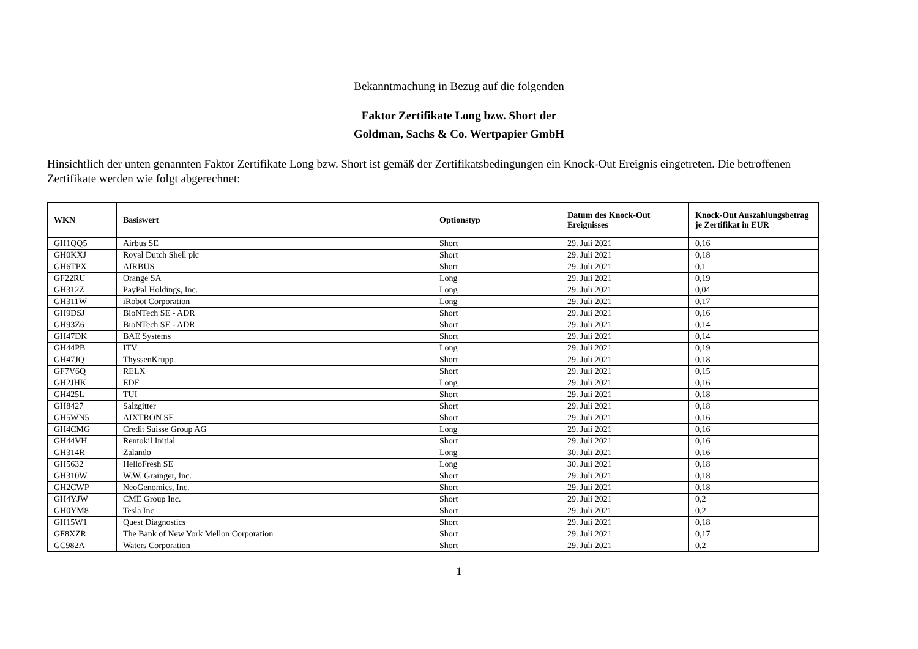Bekanntmachung in Bezug auf die folgenden
Faktor Zertifikate Long bzw. Short der
Goldman, Sachs & Co. Wertpapier GmbH
Hinsichtlich der unten genannten Faktor Zertifikate Long bzw. Short ist gemäß der Zertifikatsbedingungen ein Knock-Out Ereignis eingetreten. Die betroffenen Zertifikate werden wie folgt abgerechnet:
| WKN | Basiswert | Optionstyp | Datum des Knock-Out Ereignisses | Knock-Out Auszahlungsbetrag je Zertifikat in EUR |
| --- | --- | --- | --- | --- |
| GH1QQ5 | Airbus SE | Short | 29. Juli 2021 | 0,16 |
| GH0KXJ | Royal Dutch Shell plc | Short | 29. Juli 2021 | 0,18 |
| GH6TPX | AIRBUS | Short | 29. Juli 2021 | 0,1 |
| GF22RU | Orange SA | Long | 29. Juli 2021 | 0,19 |
| GH312Z | PayPal Holdings, Inc. | Long | 29. Juli 2021 | 0,04 |
| GH311W | iRobot Corporation | Long | 29. Juli 2021 | 0,17 |
| GH9DSJ | BioNTech SE - ADR | Short | 29. Juli 2021 | 0,16 |
| GH93Z6 | BioNTech SE - ADR | Short | 29. Juli 2021 | 0,14 |
| GH47DK | BAE Systems | Short | 29. Juli 2021 | 0,14 |
| GH44PB | ITV | Long | 29. Juli 2021 | 0,19 |
| GH47JQ | ThyssenKrupp | Short | 29. Juli 2021 | 0,18 |
| GF7V6Q | RELX | Short | 29. Juli 2021 | 0,15 |
| GH2JHK | EDF | Long | 29. Juli 2021 | 0,16 |
| GH425L | TUI | Short | 29. Juli 2021 | 0,18 |
| GH8427 | Salzgitter | Short | 29. Juli 2021 | 0,18 |
| GH5WN5 | AIXTRON SE | Short | 29. Juli 2021 | 0,16 |
| GH4CMG | Credit Suisse Group AG | Long | 29. Juli 2021 | 0,16 |
| GH44VH | Rentokil Initial | Short | 29. Juli 2021 | 0,16 |
| GH314R | Zalando | Long | 30. Juli 2021 | 0,16 |
| GH5632 | HelloFresh SE | Long | 30. Juli 2021 | 0,18 |
| GH310W | W.W. Grainger, Inc. | Short | 29. Juli 2021 | 0,18 |
| GH2CWP | NeoGenomics, Inc. | Short | 29. Juli 2021 | 0,18 |
| GH4YJW | CME Group Inc. | Short | 29. Juli 2021 | 0,2 |
| GH0YM8 | Tesla Inc | Short | 29. Juli 2021 | 0,2 |
| GH15W1 | Quest Diagnostics | Short | 29. Juli 2021 | 0,18 |
| GF8XZR | The Bank of New York Mellon Corporation | Short | 29. Juli 2021 | 0,17 |
| GC982A | Waters Corporation | Short | 29. Juli 2021 | 0,2 |
1